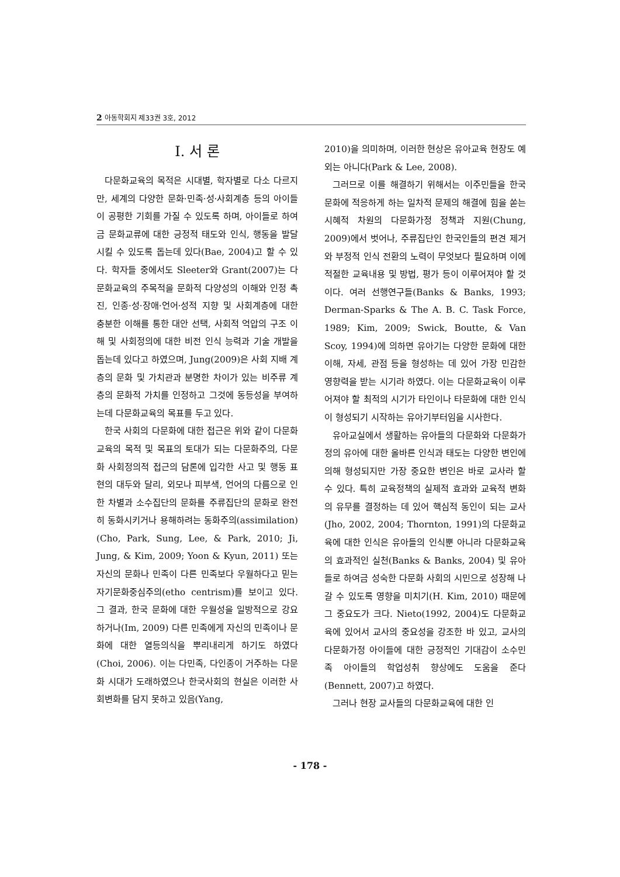2 아동학회지 제33권 3호, 2012
I. 서 론
다문화교육의 목적은 시대별, 학자별로 다소 다르지만, 세계의 다양한 문화·민족·성·사회계층 등의 아이들이 공평한 기회를 가질 수 있도록 하며, 아이들로 하여금 문화교류에 대한 긍정적 태도와 인식, 행동을 발달시킬 수 있도록 돕는데 있다(Bae, 2004)고 할 수 있다. 학자들 중에서도 Sleeter와 Grant(2007)는 다문화교육의 주목적을 문화적 다양성의 이해와 인정 촉진, 인종·성·장애·언어·성적 지향 및 사회계층에 대한 충분한 이해를 통한 대안 선택, 사회적 억압의 구조 이해 및 사회정의에 대한 비전 인식 능력과 기술 개발을 돕는데 있다고 하였으며, Jung(2009)은 사회 지배 계층의 문화 및 가치관과 분명한 차이가 있는 비주류 계층의 문화적 가치를 인정하고 그것에 동등성을 부여하는데 다문화교육의 목표를 두고 있다.
한국 사회의 다문화에 대한 접근은 위와 같이 다문화교육의 목적 및 목표의 토대가 되는 다문화주의, 다문화 사회정의적 접근의 담론에 입각한 사고 및 행동 표현의 대두와 달리, 외모나 피부색, 언어의 다름으로 인한 차별과 소수집단의 문화를 주류집단의 문화로 완전히 동화시키거나 용해하려는 동화주의(assimilation)(Cho, Park, Sung, Lee, & Park, 2010; Ji, Jung, & Kim, 2009; Yoon & Kyun, 2011) 또는 자신의 문화나 민족이 다른 민족보다 우월하다고 믿는 자기문화중심주의(etho centrism)를 보이고 있다. 그 결과, 한국 문화에 대한 우월성을 일방적으로 강요하거나(Im, 2009) 다른 민족에게 자신의 민족이나 문화에 대한 열등의식을 뿌리내리게 하기도 하였다(Choi, 2006). 이는 다민족, 다인종이 거주하는 다문화 시대가 도래하였으나 한국사회의 현실은 이러한 사회변화를 담지 못하고 있음(Yang,
2010)을 의미하며, 이러한 현상은 유아교육 현장도 예외는 아니다(Park & Lee, 2008).
그러므로 이를 해결하기 위해서는 이주민들을 한국문화에 적응하게 하는 일차적 문제의 해결에 힘을 쏟는 시혜적 차원의 다문화가정 정책과 지원(Chung, 2009)에서 벗어나, 주류집단인 한국인들의 편견 제거와 부정적 인식 전환의 노력이 무엇보다 필요하며 이에 적절한 교육내용 및 방법, 평가 등이 이루어져야 할 것이다. 여러 선행연구들(Banks & Banks, 1993; Derman-Sparks & The A. B. C. Task Force, 1989; Kim, 2009; Swick, Boutte, & Van Scoy, 1994)에 의하면 유아기는 다양한 문화에 대한 이해, 자세, 관점 등을 형성하는 데 있어 가장 민감한 영향력을 받는 시기라 하였다. 이는 다문화교육이 이루어져야 할 최적의 시기가 타인이나 타문화에 대한 인식이 형성되기 시작하는 유아기부터임을 시사한다.
유아교실에서 생활하는 유아들의 다문화와 다문화가정의 유아에 대한 올바른 인식과 태도는 다양한 변인에 의해 형성되지만 가장 중요한 변인은 바로 교사라 할 수 있다. 특히 교육정책의 실제적 효과와 교육적 변화의 유무를 결정하는 데 있어 핵심적 동인이 되는 교사(Jho, 2002, 2004; Thornton, 1991)의 다문화교육에 대한 인식은 유아들의 인식뿐 아니라 다문화교육의 효과적인 실천(Banks & Banks, 2004) 및 유아들로 하여금 성숙한 다문화 사회의 시민으로 성장해 나갈 수 있도록 영향을 미치기(H. Kim, 2010) 때문에 그 중요도가 크다. Nieto(1992, 2004)도 다문화교육에 있어서 교사의 중요성을 강조한 바 있고, 교사의 다문화가정 아이들에 대한 긍정적인 기대감이 소수민족 아이들의 학업성취 향상에도 도움을 준다(Bennett, 2007)고 하였다.
그러나 현장 교사들의 다문화교육에 대한 인
- 178 -